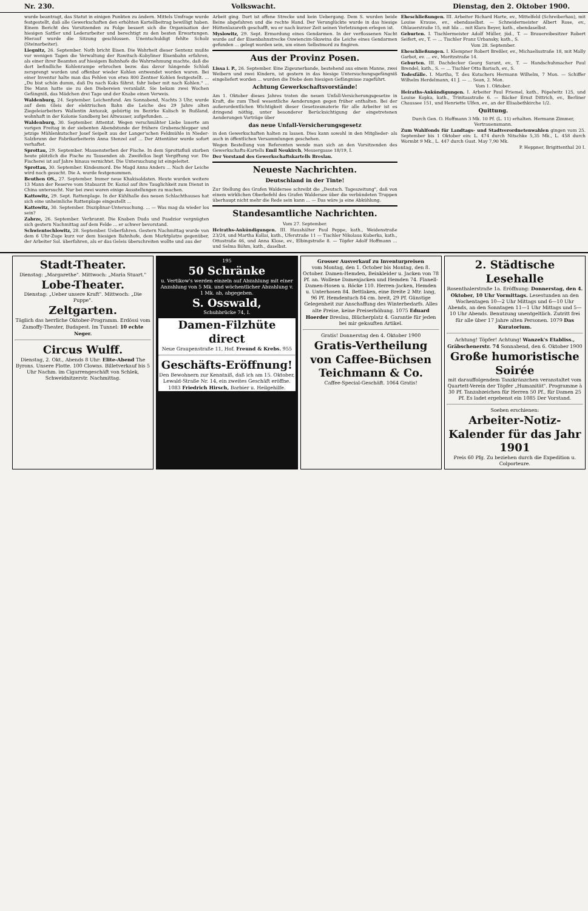Nr. 230. Volkswacht. Dienstag, den 2. Oktober 1900.
wurde beantragt, das Statut in einigen Punkten zu ändern. Mittels Umfrage wurde festgestellt, daß alle Gewerkschaften den erhöhten Kartellbeitrag bewilligt haben. Einem Bericht des Vorsitzenden zu Folge bessert sich die Organisation der hiesigen Sattler und Lederarbeiter und berechtigt zu den besten Erwartungen. Hierauf wurde die Sitzung geschlossen. Unentschuldigt fehlte Scholz (Steinarbeiter).
Liegnitz, 26. September. Noth bricht Eisen. Die Wahrheit dieser Sentenz mußte vor wenigen Tagen die Verwaltung der Rawitsch–Kobyliner Eisenbahn erfahren, als einer ihrer Beamten auf hiesigem Bahnhofe die Wahrnehmung machte, daß die dort befindliche Kohlenrampe erbrochen bezw. das davor hängende Schloß zersprengt worden und offenbar wieder Kohlen entwendet worden waren. Bei einer Inventur halte man das Fehlen von etwa 800 Zentner Kohlen festgestellt. ... „Du bist schön dumm, daß Du nach Koks fährst. fahr lieber mit nach Kohlen." ... Die Mann hatte sie zu den Diebereien veranlaßt. Sie bekam zwei Wochen Gefängniß, das Mädchen drei Tage und der Knabe einen Verweis.
Waldenburg, 24. September. Leichenfund. Am Sonnabend, Nachts 3 Uhr, wurde auf dem Gleis der elektrischen Bahn die Leiche des 29 Jahre alten Ziegeleiarbeiters Wallentin Antozak, gebürtig im Bezirke Kalisch in Rußland, wohnhaft in der Kolonie Sandberg bei Altwasser, aufgefunden. ...
Waldenburg, 30. September. Attentat. Wegen verschmähter Liebe lauerte am vorigen Freitag in der siebenten Abendstunde der frühere Grubenschlepper und jetzige Mühlenkutscher Josef Seipelt aus der Langer'schen Feldmühle in Nieder-Salzbrunn der Fabrikarbeiterin Anna Stenzel auf ... Der Attentäter wurde sofort verhaftet.
Sprottau, 29. September. Massensterben der Fische. In dem Sprottafluß starben heute plötzlich die Fische zu Tausenden ab. Zweifellos liegt Vergiftung vor. Die Fischerei ist auf Jahre hinaus vernichtet. Die Untersuchung ist eingeleitet.
Sprottau, 30. September. Kindesmord. Die Magd Anna Anders ... Nach der Leiche wird noch gesucht. Die A. wurde festgenommen.
Beuthen OS., 27. September. Immer neue Khakisoldaten. Heute wurden weitere 13 Mann der Reserve vom Stabsarzt Dr. Koziol auf ihre Tauglichkeit zum Dienst in China untersucht. Nur bei zwei waren einige Ausstellungen zu machen.
Kattowitz, 29. Sept. Rattenplage. In der Kühlhalle des neuen Schlachthauses hat sich eine unheimliche Rattenplage eingestellt ...
Kattowitz, 30. September. Disziplinar-Untersuchung. ... — Was mag da wieder los sein?
Zabrze, 26. September. Verbrannt. Die Knaben Duda und Pasdzior vergnügten sich gestern Nachmittag auf dem Felde ... er schwer bevorstand.
Schwientochlowitz, 28. September. Ueberfahren. Gestern Nachmittag wurde von dem 6 Uhr-Zuge kurz vor dem hiesigen Bahnhofe, dem Marktplatze gegenüber, der Arbeiter Sol. überfahren, als er das Geleis überschreiten wollte und aus der
Arbeit ging. Dort ist offene Strecke und kein Uebergang. Dem S. wurden beide Beine abgefahren und die rechte Hand. Der Verunglückte wurde in das hiesige Hüttenlazareth geschafft, wo er nach kurzer Zeit seinen Verletzungen erlegen ist.
Myslowitz, 29. Sept. Ermordung eines Gendarmen. In der verflossenen Nacht wurde auf der Eisenbahnstrecke Oswiencim-Skawina die Leiche eines Gendarmen gefunden ... gelegt worden sein, um einen Selbstmord zu fingiren.
Aus der Provinz Posen.
Lissa i. P., 26. September. Eine Zigeunerbande, bestehend aus einem Manne, zwei Weibern und zwei Kindern, ist gestern in das hiesige Untersuchungsgefängniß eingeliefert worden ... wurden die Diebe dem hiesigen Gefängnisse zugeführt.
Achtung Gewerkschaftsvorstände!
Am 1. Oktober dieses Jahres traten die neuen Unfall-Versicherungsgesetze in Kraft, die zum Theil wesentliche Aenderungen gegen früher enthalten. Bei der außerordentlichen Wichtigkeit dieser Gesetzesmaterie für alle Arbeiter ist es dringend nöthig, unter besonderer Berücksichtigung der eingetretenen Aenderungen Vorträge über
das neue Unfall-Versicherungsgesetz
in den Gewerkschaften halten zu lassen. Dies kann sowohl in den Mitglieder- als auch in öffentlichen Versammlungen geschehen.
Wegen Bestellung von Referenten wende man sich an den Vorsitzenden des Gewerkschafts-Kartells Emil Neukirch, Messergasse 18/19, I.
Der Vorstand des Gewerkschaftskartells Breslau.
Neueste Nachrichten.
Deutschland in der Tinte!
Zur Stellung des Grafen Waldersee schreibt die „Deutsch. Tageszeitung", daß von einem wirklichen Oberbefehl des Grafen Waldersee über die verbündeten Truppen überhaupt nicht mehr die Rede sein kann ... — Das wäre ja eine Abkühlung.
Standesamtliche Nachrichten.
Vom 27. September.
Heiraths-Ankündigungen. III. Haushälter Paul Peppe, kath., Weidenstraße 23/24, und Martha Kollai, kath., Uferstraße 11 — Tischler Nikolaus Kuberka, kath., Ottostraße 46, und Anna Klose, ev., Elbingstraße 8. — Töpfer Adolf Hoffmann ... und Selma Böhm, kath., daselbst.
Eheschließungen. III. Arbeiter Richard Harte, ev., Mittelfeld (Schreiberhau), mit Louise Krause, ev., ebendaselbst. — Schneidermeister Albert Rose, ev., Ohlauerstraße 15, mit Ida ... mit Klara Beyer, kath., ebendaselbst.
Geburten. I. Tischlermeister Adolf Müller, jüd., T. — Brauereibesitzer Robert Seifert, ev., T. — ... Tischler Franz Urbansky, kath., S.
Vom 28. September.
Eheschließungen. I. Klempner Robert Breßler, ev., Michaelisstraße 18, mit Mally Garbot, ev. ... ev., Moritzstraße 14.
Geburten. III. Dachdecker Georg Surant, ev., T. — Handschuhmacher Paul Brendel, kath., S. — ... Tischler Otto Barisch, ev., S.
Todesfälle. I. Martha, T. des Kutschers Hermann Wilhelm, 7 Mon. — Schiffer Wilhelm Herdelmann, 41 J. — ... Sean, 2. Mon.
Vom 1. Oktober.
Heiraths-Ankündigungen. I. Arbeiter Paul Friemel, kath., Pöpelwitz 125, und Louise Kopka, kath., Trinitasstraße 6. — Bäcker Ernst Dittrich, ev., Berliner Chaussee 151, und Henriette Ulfen, ev., an der Elisabethkirche 1/2.
Quittung.
Durch Gen. O. Hoffmann 3 Mk. 10 Pf. (L. 11) erhalten. Hermann Zimmer, Vertrauensmann.
Zum Wahlfonds für Landtags- und Stadtverordnetenwahlen gingen vom 25. September bis 1 Oktober ein: L. 474 durch Nitschke 5,35 Mk., L. 458 durch Wormbt 9 Mk., L. 447 durch Gust. May 7,90 Mk.
P. Heppner, Brigittenthal 20 I.
Stadt-Theater.
Dienstag: „Margarethe". Mittwoch: „Maria Stuart."
Lobe-Theater.
Dienstag: „Ueber unsere Kraft". Mittwoch: „Die Puppe".
Zeltgarten.
Täglich das herrliche Oktober-Programm. Erdössi vom Zamoffy-Theater, Budapest. Im Tunnel: 10 echte Neger.
Circus Wulff.
Dienstag, 2. Okt., Abends 8 Uhr: Elite-Abend The Byrons. Unsere Flotte. 100 Clowns. Billetverkauf bis 5 Uhr Nachm. im Cigarrengeschäft von Schlek, Schweidnitzerstr. Nachmittag.
195
50 Schränke
u. Vertikow's werden einzeln auf Abzahlung mit einer Anzahlung von 5 Mk. und wöchentlicher Abzahlung v. 1 Mk. ab, abgegeben.
S. Osswald,
Schuhbrücke 74, I.
Damen-Filzhüte direct
Neue Graupenstraße 11, Hof. Freund & Krebs. 955
Geschäfts-Eröffnung!
Den Bewohnern zur Kenntniß, daß ich am 15. Oktober, Lewald-Straße Nr. 14, ein zweites Geschäft eröffne. 1083 Friedrich Hirsch, Barbier u. Heilgehilfe.
Grosser Ausverkauf zu Inventurpreisen
vom Montag, den 1. October bis Montag, den 8. October. Damen-Hemden, Beinkleider u. Jacken von 78 Pf. an. Wollene Damenjacken und Hemden 74. Flanell-Damen-Hosen u. Röcke 110. Herren-Jacken, Hemden u. Unterhosen 84. Bettlaken, eine Breite 2 Mtr. lang, 96 Pf. Hemdentuch 84 cm. breit, 29 Pf. Günstige Gelegenheit zur Anschaffung des Winterbedarfs. Alles alte Preise, keine Preiserhöhung. 1075 Eduard Hoerder Breslau, Blücherplatz 4. Garantie für jeden bei mir gekauften Artikel.
Gratis! Donnerstag den 4. Oktober 1900
Gratis-Vertheilung von Caffee-Büchsen
Teichmann & Co.
Caffee-Special-Geschäft. 1064 Gratis!
2. Städtische Lesehalle
Rosenthalerstraße 1a. Eröffnung: Donnerstag, den 4. Oktober, 10 Uhr Vormittags. Lesestunden an den Wochentagen 10—2 Uhr Mittags und 6—10 Uhr Abends, an den Sonntagen 11—1 Uhr Mittags und 5—10 Uhr Abends. Benutzung unentgeltlich. Zutritt frei für alle über 17 Jahre alten Personen. 1079 Das Kuratorium.
Achtung! Töpfer! Achtung! Wanzek's Etabliss., Gräbschenerstr. 74 Sonnabend, den 6. Oktober 1900
Große humoristische Soirée
mit darauffolgendem Tanzkränzchen veranstaltet vom Quartett-Verein der Töpfer „Humanität". Programme à 30 Pf. Tanzabzeichen für Herren 50 Pf., für Damen 25 Pf. Es ladet ergebenst ein 1085 Der Vorstand.
Soeben erschienen:
Arbeiter-Notiz-Kalender für das Jahr 1901
Preis 60 Pfg. Zu beziehen durch die Expedition u. Colporteure.